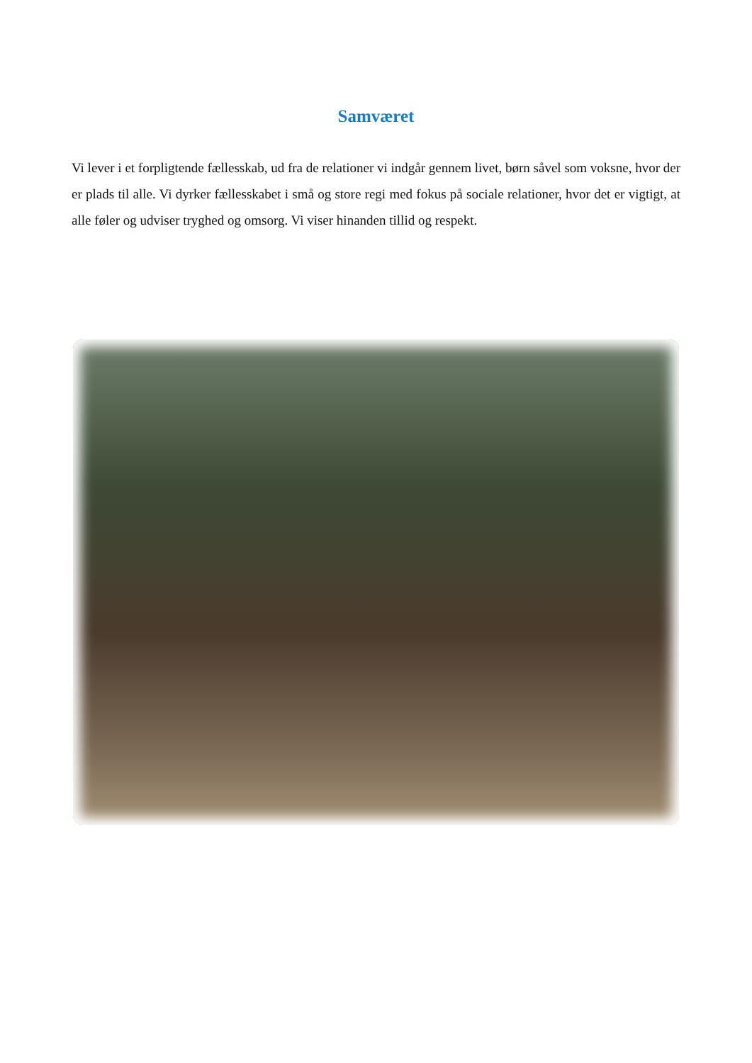Samværet
Vi lever i et forpligtende fællesskab, ud fra de relationer vi indgår gennem livet, børn såvel som voksne, hvor der er plads til alle. Vi dyrker fællesskabet i små og store regi med fokus på sociale relationer, hvor det er vigtigt, at alle føler og udviser tryghed og omsorg. Vi viser hinanden tillid og respekt.